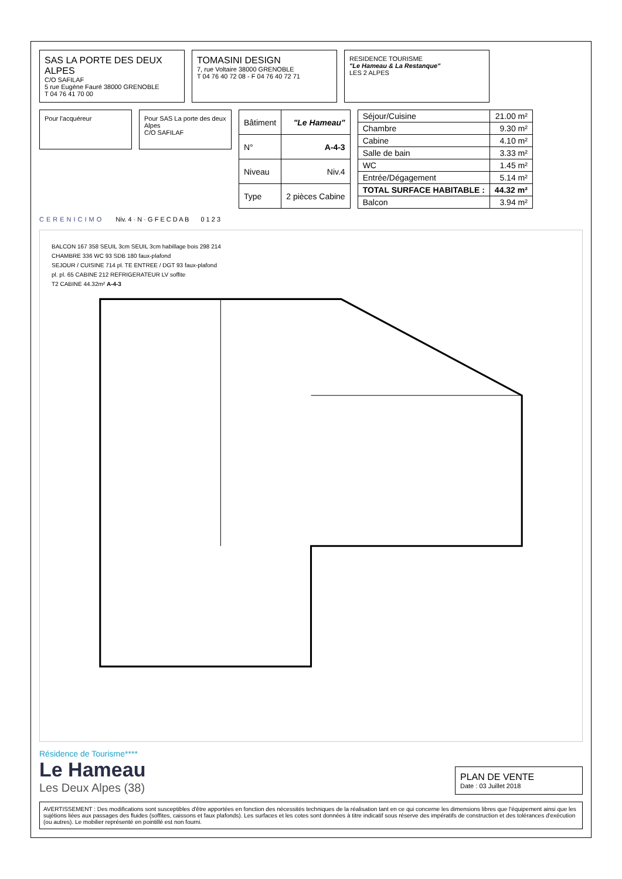SAS LA PORTE DES DEUX ALPES
C/O SAFILAF
5 rue Eugène Fauré 38000 GRENOBLE
T 04 76 41 70 00
TOMASINI DESIGN
7, rue Voltaire 38000 GRENOBLE
T 04 76 40 72 08 - F 04 76 40 72 71
RESIDENCE TOURISME
"Le Hameau & La Restanque"
LES 2 ALPES
Pour l'acquéreur Pour SAS La porte des deux Alpes
C/O SAFILAF
| Bâtiment | "Le Hameau" |
| N° | A-4-3 |
| Niveau | Niv.4 |
| Type | 2 pièces Cabine |
| Séjour/Cuisine | 21.00 m² |
| Chambre | 9.30 m² |
| Cabine | 4.10 m² |
| Salle de bain | 3.33 m² |
| WC | 1.45 m² |
| Entrée/Dégagement | 5.14 m² |
| TOTAL SURFACE HABITABLE : | 44.32 m² |
| Balcon | 3.94 m² |
CERENICIMO Niv. 4 · N · G F E C D A B 0 1 2 3
BALCON 167 358 SEUIL 3cm SEUIL 3cm habillage bois 298 214
CHAMBRE 336 WC 93 SDB 180 faux-plafond
SEJOUR / CUISINE 714 pl. TE ENTREE / DGT 93 faux-plafond
pl. pl. 65 CABINE 212 REFRIGERATEUR LV soffite
T2 CABINE 44.32m² A-4-3
Résidence de Tourisme****
Le Hameau
Les Deux Alpes (38)
PLAN DE VENTE
Date : 03 Juillet 2018
AVERTISSEMENT : Des modifications sont susceptibles d'être apportées en fonction des nécessités techniques de la réalisation tant en ce qui concerne les dimensions libres que l'équipement ainsi que les sujétions liées aux passages des fluides (soffites, caissons et faux plafonds). Les surfaces et les cotes sont données à titre indicatif sous réserve des impératifs de construction et des tolérances d'exécution (ou autres). Le mobilier représenté en pointillé est non fourni.